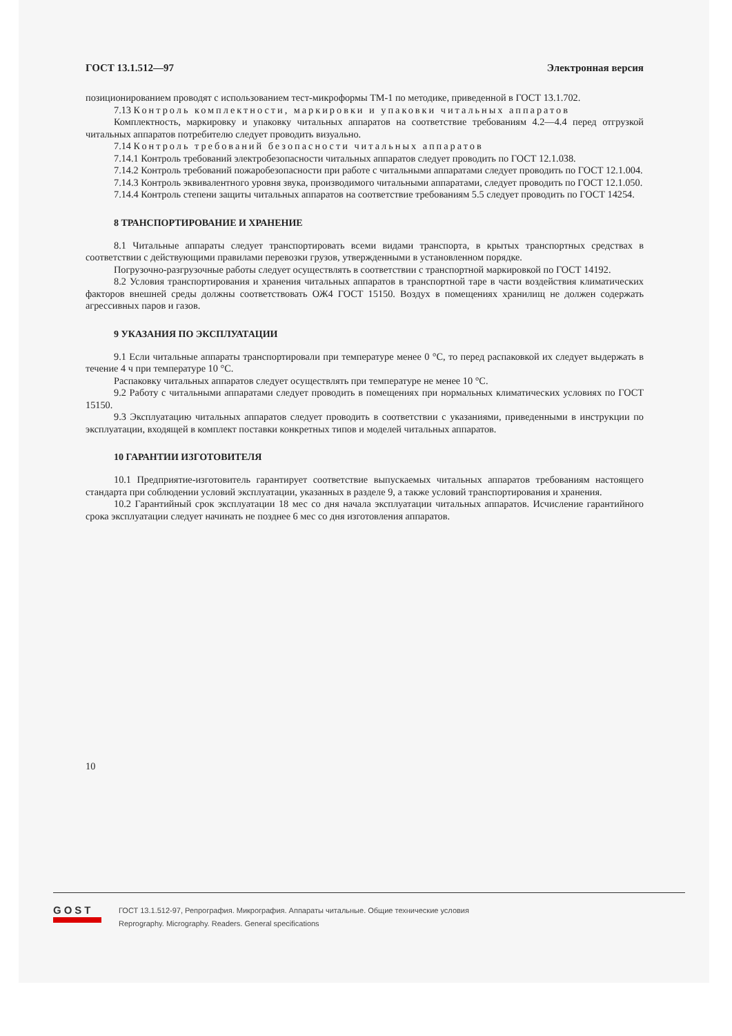ГОСТ 13.1.512—97 Электронная версия
позиционированием проводят с использованием тест-микроформы ТМ-1 по методике, приведенной в ГОСТ 13.1.702.
7.13 Контроль комплектности, маркировки и упаковки читальных аппаратов
Комплектность, маркировку и упаковку читальных аппаратов на соответствие требованиям 4.2—4.4 перед отгрузкой читальных аппаратов потребителю следует проводить визуально.
7.14 Контроль требований безопасности читальных аппаратов
7.14.1 Контроль требований электробезопасности читальных аппаратов следует проводить по ГОСТ 12.1.038.
7.14.2 Контроль требований пожаробезопасности при работе с читальными аппаратами следует проводить по ГОСТ 12.1.004.
7.14.3 Контроль эквивалентного уровня звука, производимого читальными аппаратами, следует проводить по ГОСТ 12.1.050.
7.14.4 Контроль степени защиты читальных аппаратов на соответствие требованиям 5.5 следует проводить по ГОСТ 14254.
8 ТРАНСПОРТИРОВАНИЕ И ХРАНЕНИЕ
8.1 Читальные аппараты следует транспортировать всеми видами транспорта, в крытых транспортных средствах в соответствии с действующими правилами перевозки грузов, утвержденными в установленном порядке.
Погрузочно-разгрузочные работы следует осуществлять в соответствии с транспортной маркировкой по ГОСТ 14192.
8.2 Условия транспортирования и хранения читальных аппаратов в транспортной таре в части воздействия климатических факторов внешней среды должны соответствовать ОЖ4 ГОСТ 15150. Воздух в помещениях хранилищ не должен содержать агрессивных паров и газов.
9 УКАЗАНИЯ ПО ЭКСПЛУАТАЦИИ
9.1 Если читальные аппараты транспортировали при температуре менее 0 °С, то перед распаковкой их следует выдержать в течение 4 ч при температуре 10 °С.
Распаковку читальных аппаратов следует осуществлять при температуре не менее 10 °С.
9.2 Работу с читальными аппаратами следует проводить в помещениях при нормальных климатических условиях по ГОСТ 15150.
9.3 Эксплуатацию читальных аппаратов следует проводить в соответствии с указаниями, приведенными в инструкции по эксплуатации, входящей в комплект поставки конкретных типов и моделей читальных аппаратов.
10 ГАРАНТИИ ИЗГОТОВИТЕЛЯ
10.1 Предприятие-изготовитель гарантирует соответствие выпускаемых читальных аппаратов требованиям настоящего стандарта при соблюдении условий эксплуатации, указанных в разделе 9, а также условий транспортирования и хранения.
10.2 Гарантийный срок эксплуатации 18 мес со дня начала эксплуатации читальных аппаратов. Исчисление гарантийного срока эксплуатации следует начинать не позднее 6 мес со дня изготовления аппаратов.
10
GOST
ГОСТ 13.1.512-97, Репрография. Микрография. Аппараты читальные. Общие технические условия
Reprography. Micrography. Readers. General specifications